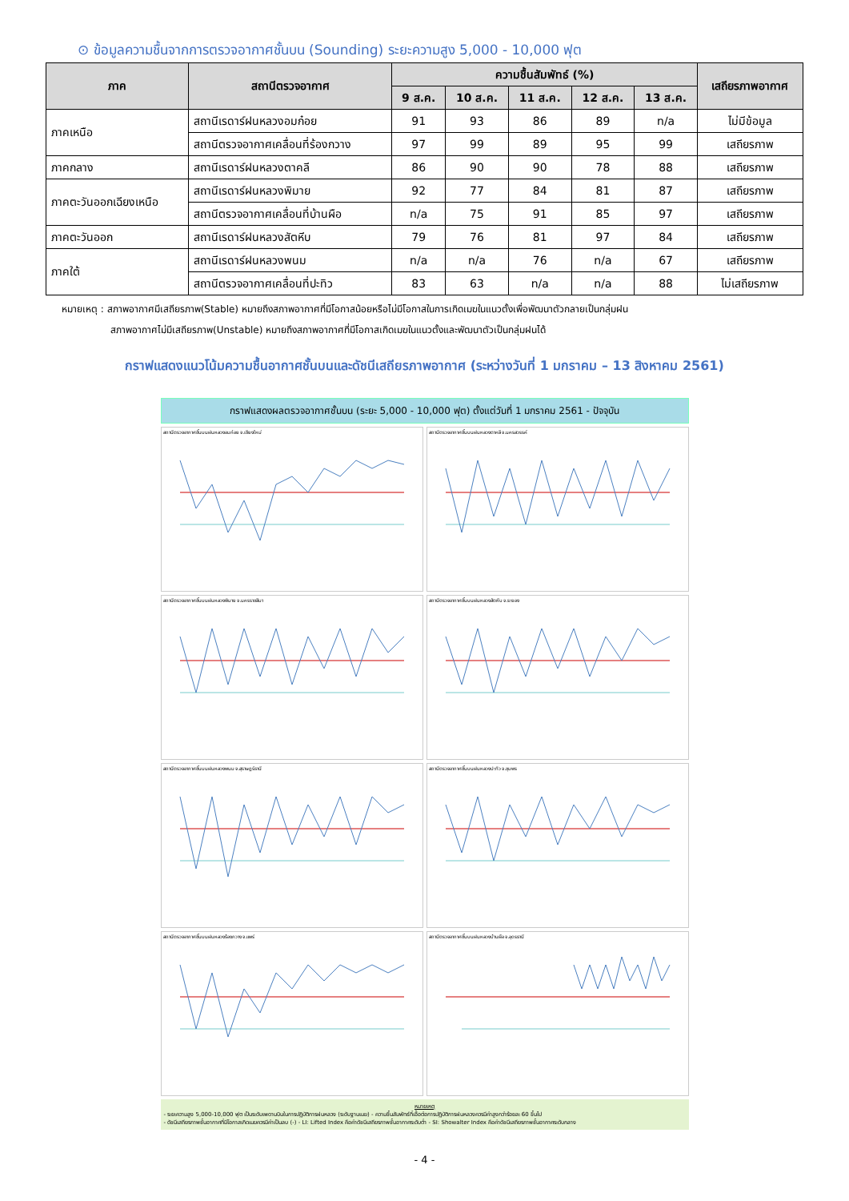⊙ ข้อมูลความชื้นจากการตรวจอากาศชั้นบน (Sounding) ระยะความสูง 5,000 - 10,000 ฟุต
| ภาค | สถานีตรวจอากาศ | ความชื้นสัมพัทธ์ (%) | | | | | เสถียรภาพอากาศ |
| --- | --- | --- | --- | --- | --- | --- | --- |
| | | 9 ส.ค. | 10 ส.ค. | 11 ส.ค. | 12 ส.ค. | 13 ส.ค. | |
| ภาคเหนือ | สถานีเรดาร์ฝนหลวงอมก๋อย | 91 | 93 | 86 | 89 | n/a | ไม่มีข้อมูล |
| | สถานีตรวจอากาศเคลื่อนที่ร้องกวาง | 97 | 99 | 89 | 95 | 99 | เสถียรภาพ |
| ภาคกลาง | สถานีเรดาร์ฝนหลวงตาคลี | 86 | 90 | 90 | 78 | 88 | เสถียรภาพ |
| ภาคตะวันออกเฉียงเหนือ | สถานีเรดาร์ฝนหลวงพิมาย | 92 | 77 | 84 | 81 | 87 | เสถียรภาพ |
| | สถานีตรวจอากาศเคลื่อนที่บ้านผือ | n/a | 75 | 91 | 85 | 97 | เสถียรภาพ |
| ภาคตะวันออก | สถานีเรดาร์ฝนหลวงสัตหีบ | 79 | 76 | 81 | 97 | 84 | เสถียรภาพ |
| ภาคใต้ | สถานีเรดาร์ฝนหลวงพนม | n/a | n/a | 76 | n/a | 67 | เสถียรภาพ |
| | สถานีตรวจอากาศเคลื่อนที่ปะทิว | 83 | 63 | n/a | n/a | 88 | ไม่เสถียรภาพ |
หมายเหตุ : สภาพอากาศมีเสถียรภาพ(Stable) หมายถึงสภาพอากาศที่มีโอกาสน้อยหรือไม่มีโอกาสในการเกิดเมฆในแนวตั้งเพื่อพัฒนาตัวกลายเป็นกลุ่มฝน
สภาพอากาศไม่มีเสถียรภาพ(Unstable) หมายถึงสภาพอากาศที่มีโอกาสเกิดเมฆในแนวตั้งและพัฒนาตัวเป็นกลุ่มฝนได้
กราฟแสดงแนวโน้มความชื้นอากาศชั้นบนและดัชนีเสถียรภาพอากาศ (ระหว่างวันที่ 1 มกราคม – 13 สิงหาคม 2561)
กราฟแสดงผลตรวจอากาศชั้นบน (ระยะ 5,000 - 10,000 ฟุต) ตั้งแต่วันที่ 1 มกราคม 2561 - ปัจจุบัน
สถานีตรวจอากาศชั้นบนฝนหลวงอมก๋อย จ.เชียงใหม่
สถานีตรวจอากาศชั้นบนฝนหลวงตาคลี จ.นครสวรรค์
สถานีตรวจอากาศชั้นบนฝนหลวงพิมาย จ.นครราชสีมา
สถานีตรวจอากาศชั้นบนฝนหลวงสัตหีบ จ.ระยอง
สถานีตรวจอากาศชั้นบนฝนหลวงพนม จ.สุราษฎร์ธานี
สถานีตรวจอากาศชั้นบนฝนหลวงปะทิว จ.ชุมพร
สถานีตรวจอากาศชั้นบนฝนหลวงร้องกวาง จ.แพร่
สถานีตรวจอากาศชั้นบนฝนหลวงบ้านผือ จ.อุดรธานี
หมายเหตุ
- ระยะความสูง 5,000-10,000 ฟุต เป็นระดับเพดานบินในการปฏิบัติการฝนหลวง (ระดับฐานเมฆ) - ความชื้นสัมพัทธ์ที่เอื้อต่อการปฏิบัติการฝนหลวงควรมีค่าสูงกว่าร้อยละ 60 ขึ้นไป
- ดัชนีเสถียรภาพชั้นอากาศที่มีโอกาสเกิดเมฆควรมีค่าเป็นลบ (-) - LI: Lifted Index คือค่าดัชนีเสถียรภาพชั้นอากาศระดับต่ำ - SI: Showalter Index คือค่าดัชนีเสถียรภาพชั้นอากาศระดับกลาง
- 4 -